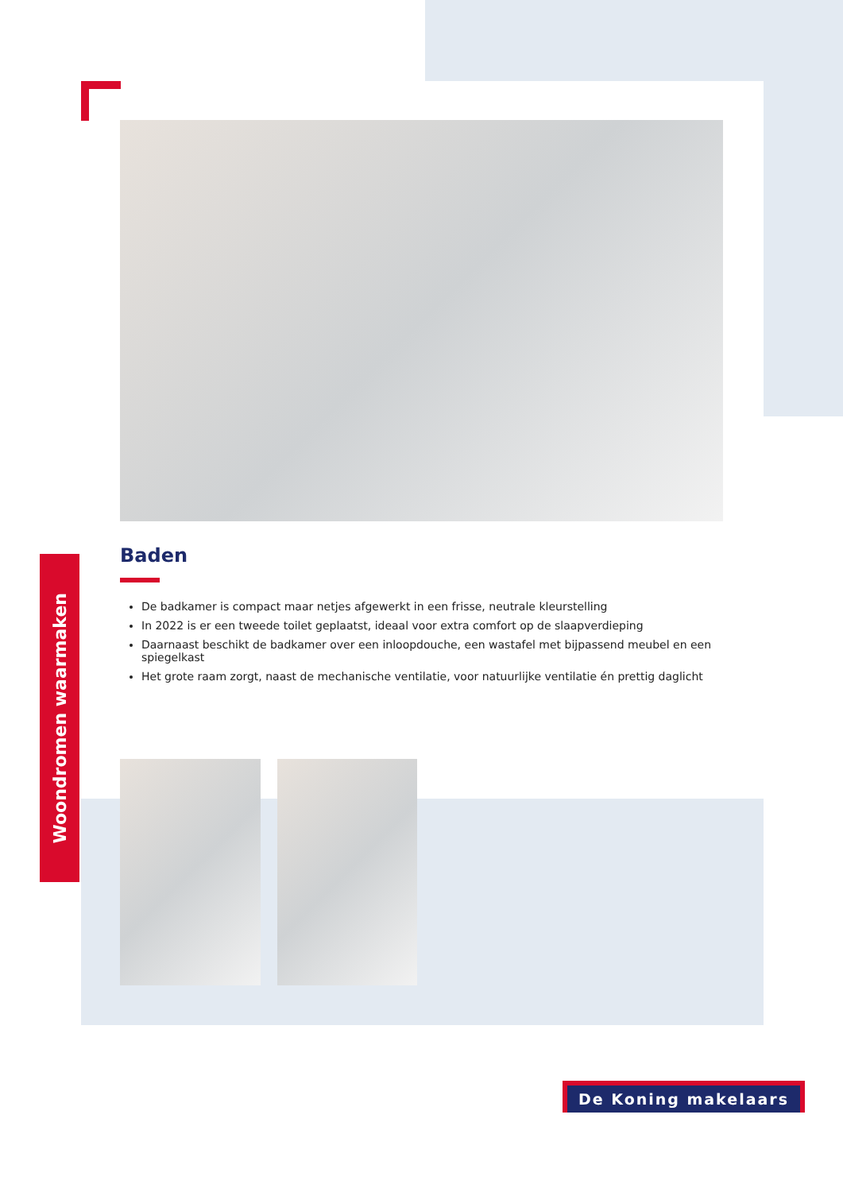Woondromen waarmaken
Baden
De badkamer is compact maar netjes afgewerkt in een frisse, neutrale kleurstelling
In 2022 is er een tweede toilet geplaatst, ideaal voor extra comfort op de slaapverdieping
Daarnaast beschikt de badkamer over een inloopdouche, een wastafel met bijpassend meubel en een spiegelkast
Het grote raam zorgt, naast de mechanische ventilatie, voor natuurlijke ventilatie én prettig daglicht
De Koning makelaars